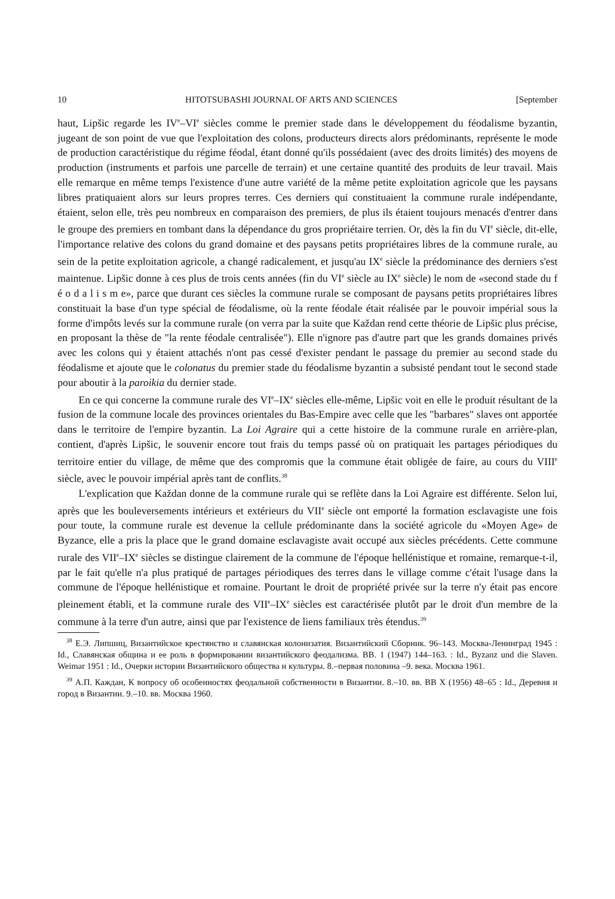10 HITOTSUBASHI JOURNAL OF ARTS AND SCIENCES [September
haut, Lipšic regarde les IV<sup>e</sup>–VI<sup>e</sup> siècles comme le premier stade dans le développement du féodalisme byzantin, jugeant de son point de vue que l'exploitation des colons, producteurs directs alors prédominants, représente le mode de production caractéristique du régime féodal, étant donné qu'ils possédaient (avec des droits limités) des moyens de production (instruments et parfois une parcelle de terrain) et une certaine quantité des produits de leur travail. Mais elle remarque en même temps l'existence d'une autre variété de la même petite exploitation agricole que les paysans libres pratiquaient alors sur leurs propres terres. Ces derniers qui constituaient la commune rurale indépendante, étaient, selon elle, très peu nombreux en comparaison des premiers, de plus ils étaient toujours menacés d'entrer dans le groupe des premiers en tombant dans la dépendance du gros propriétaire terrien. Or, dès la fin du VI<sup>e</sup> siècle, dit-elle, l'importance relative des colons du grand domaine et des paysans petits propriétaires libres de la commune rurale, au sein de la petite exploitation agricole, a changé radicalement, et jusqu'au IX<sup>e</sup> siècle la prédominance des derniers s'est maintenue. Lipšic donne à ces plus de trois cents années (fin du VI<sup>e</sup> siècle au IX<sup>e</sup> siècle) le nom de «second stade du f é o d a l i s m e», parce que durant ces siècles la commune rurale se composant de paysans petits propriétaires libres constituait la base d'un type spécial de féodalisme, où la rente féodale était réalisée par le pouvoir impérial sous la forme d'impôts levés sur la commune rurale (on verra par la suite que Každan rend cette théorie de Lipšic plus précise, en proposant la thèse de "la rente féodale centralisée"). Elle n'ignore pas d'autre part que les grands domaines privés avec les colons qui y étaient attachés n'ont pas cessé d'exister pendant le passage du premier au second stade du féodalisme et ajoute que le colonatus du premier stade du féodalisme byzantin a subsisté pendant tout le second stade pour aboutir à la paroikia du dernier stade.
En ce qui concerne la commune rurale des VI<sup>e</sup>–IX<sup>e</sup> siècles elle-même, Lipšic voit en elle le produit résultant de la fusion de la commune locale des provinces orientales du Bas-Empire avec celle que les "barbares" slaves ont apportée dans le territoire de l'empire byzantin. La Loi Agraire qui a cette histoire de la commune rurale en arrière-plan, contient, d'après Lipšic, le souvenir encore tout frais du temps passé où on pratiquait les partages périodiques du territoire entier du village, de même que des compromis que la commune était obligée de faire, au cours du VIII<sup>e</sup> siècle, avec le pouvoir impérial après tant de conflits.<sup>38</sup>
L'explication que Každan donne de la commune rurale qui se reflète dans la Loi Agraire est différente. Selon lui, après que les bouleversements intérieurs et extérieurs du VII<sup>e</sup> siècle ont emporté la formation esclavagiste une fois pour toute, la commune rurale est devenue la cellule prédominante dans la société agricole du «Moyen Age» de Byzance, elle a pris la place que le grand domaine esclavagiste avait occupé aux siècles précédents. Cette commune rurale des VII<sup>e</sup>–IX<sup>e</sup> siècles se distingue clairement de la commune de l'époque hellénistique et romaine, remarque-t-il, par le fait qu'elle n'a plus pratiqué de partages périodiques des terres dans le village comme c'était l'usage dans la commune de l'époque hellénistique et romaine. Pourtant le droit de propriété privée sur la terre n'y était pas encore pleinement établi, et la commune rurale des VII<sup>e</sup>–IX<sup>e</sup> siècles est caractérisée plutôt par le droit d'un membre de la commune à la terre d'un autre, ainsi que par l'existence de liens familiaux très étendus.<sup>39</sup>
<sup>38</sup> Е.Э. Липшиц, Византийское крестянство и славянская колонизатия. Византийский Сборник. 96–143. Москва-Ленинград 1945 : Id., Славянская община и ее роль в формировании византийского феодализма. BB. 1 (1947) 144–163. : Id., Byzanz und die Slaven. Weimar 1951 : Id., Очерки истории Византийского общества и культуры. 8.–первая половина –9. века. Москва 1961.
<sup>39</sup> А.П. Каждан, К вопросу об особенностях феодальной собственности в Византии. 8.–10. вв. BB X (1956) 48–65 : Id., Деревня и город в Византии. 9.–10. вв. Москва 1960.